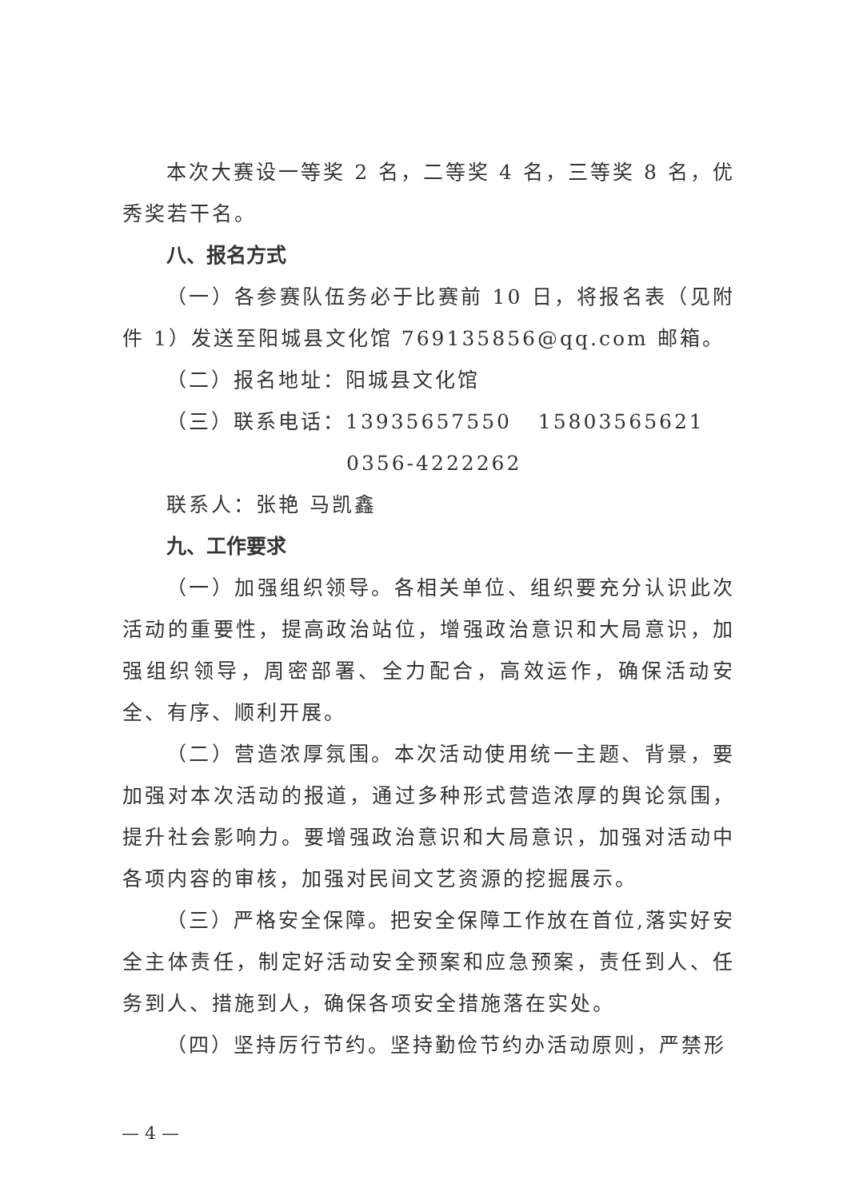本次大赛设一等奖 2 名，二等奖 4 名，三等奖 8 名，优秀奖若干名。
八、报名方式
（一）各参赛队伍务必于比赛前 10 日，将报名表（见附件 1）发送至阳城县文化馆 769135856@qq.com 邮箱。
（二）报名地址：阳城县文化馆
（三）联系电话：13935657550 15803565621
0356-4222262
联系人：张艳 马凯鑫
九、工作要求
（一）加强组织领导。各相关单位、组织要充分认识此次活动的重要性，提高政治站位，增强政治意识和大局意识，加强组织领导，周密部署、全力配合，高效运作，确保活动安全、有序、顺利开展。
（二）营造浓厚氛围。本次活动使用统一主题、背景，要加强对本次活动的报道，通过多种形式营造浓厚的舆论氛围，提升社会影响力。要增强政治意识和大局意识，加强对活动中各项内容的审核，加强对民间文艺资源的挖掘展示。
（三）严格安全保障。把安全保障工作放在首位,落实好安全主体责任，制定好活动安全预案和应急预案，责任到人、任务到人、措施到人，确保各项安全措施落在实处。
（四）坚持厉行节约。坚持勤俭节约办活动原则，严禁形
— 4 —